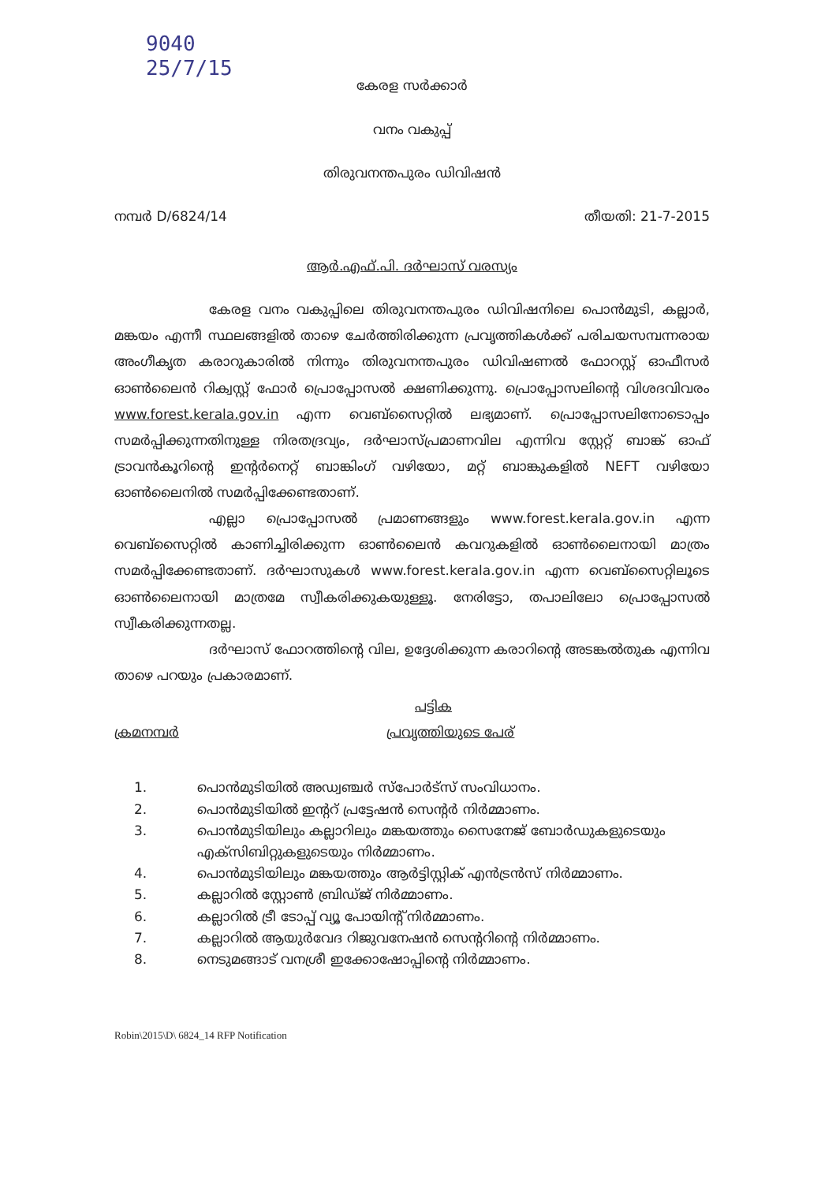9040
25/7/15
കേരള സർക്കാർ
വനം വകുപ്പ്
തിരുവനന്തപുരം ഡിവിഷൻ
നമ്പർ D/6824/14 തീയതി: 21-7-2015
ആർ.എഫ്.പി. ദർഘാസ് വരസ്യം
കേരള വനം വകുപ്പിലെ തിരുവനന്തപുരം ഡിവിഷനിലെ പൊൻമുടി, കല്ലാർ, മങ്കയം എന്നീ സ്ഥലങ്ങളിൽ താഴെ ചേർത്തിരിക്കുന്ന പ്രവൃത്തികൾക്ക് പരിചയസമ്പന്നരായ അംഗീകൃത കരാറുകാരിൽ നിന്നും തിരുവനന്തപുരം ഡിവിഷണൽ ഫോറസ്റ്റ് ഓഫീസർ ഓൺലൈൻ റിക്വസ്റ്റ് ഫോർ പ്രൊപ്പോസൽ ക്ഷണിക്കുന്നു. പ്രൊപ്പോസലിന്റെ വിശദവിവരം www.forest.kerala.gov.in എന്ന വെബ്സൈറ്റിൽ ലഭ്യമാണ്. പ്രൊപ്പോസലിനോടൊപ്പം സമർപ്പിക്കുന്നതിനുള്ള നിരതദ്രവ്യം, ദർഘാസ്പ്രമാണവില എന്നിവ സ്റ്റേറ്റ് ബാങ്ക് ഓഫ് ട്രാവൻകൂറിന്റെ ഇന്റർനെറ്റ് ബാങ്കിംഗ് വഴിയോ, മറ്റ് ബാങ്കുകളിൽ NEFT വഴിയോ ഓൺലൈനിൽ സമർപ്പിക്കേണ്ടതാണ്.
എല്ലാ പ്രൊപ്പോസൽ പ്രമാണങ്ങളും www.forest.kerala.gov.in എന്ന വെബ്സൈറ്റിൽ കാണിച്ചിരിക്കുന്ന ഓൺലൈൻ കവറുകളിൽ ഓൺലൈനായി മാത്രം സമർപ്പിക്കേണ്ടതാണ്. ദർഘാസുകൾ www.forest.kerala.gov.in എന്ന വെബ്സൈറ്റിലൂടെ ഓൺലൈനായി മാത്രമേ സ്വീകരിക്കുകയുള്ളൂ. നേരിട്ടോ, തപാലിലോ പ്രൊപ്പോസൽ സ്വീകരിക്കുന്നതല്ല.
ദർഘാസ് ഫോറത്തിന്റെ വില, ഉദ്ദേശിക്കുന്ന കരാറിന്റെ അടങ്കൽതുക എന്നിവ താഴെ പറയും പ്രകാരമാണ്.
പട്ടിക
ക്രമനമ്പർ പ്രവൃത്തിയുടെ പേര്
1. പൊൻമുടിയിൽ അഡ്വഞ്ചർ സ്പോർട്സ് സംവിധാനം.
2. പൊൻമുടിയിൽ ഇന്ററ്‍ പ്രട്ടേഷൻ സെന്റർ നിർമ്മാണം.
3. പൊൻമുടിയിലും കല്ലാറിലും മങ്കയത്തും സൈനേജ് ബോർഡുകളുടെയും എക്സിബിറ്റുകളുടെയും നിർമ്മാണം.
4. പൊൻമുടിയിലും മങ്കയത്തും ആർട്ടിസ്റ്റിക് എൻട്രൻസ് നിർമ്മാണം.
5. കല്ലാറിൽ സ്റ്റോൺ ബ്രിഡ്ജ് നിർമ്മാണം.
6. കല്ലാറിൽ ട്രീ ടോപ്പ് വ്യൂ പോയിന്റ് നിർമ്മാണം.
7. കല്ലാറിൽ ആയുർവേദ റിജുവനേഷൻ സെന്ററിന്റെ നിർമ്മാണം.
8. നെടുമങ്ങാട് വനശ്രീ ഇക്കോഷോപ്പിന്റെ നിർമ്മാണം.
Robin\2015\D\ 6824_14 RFP Notification